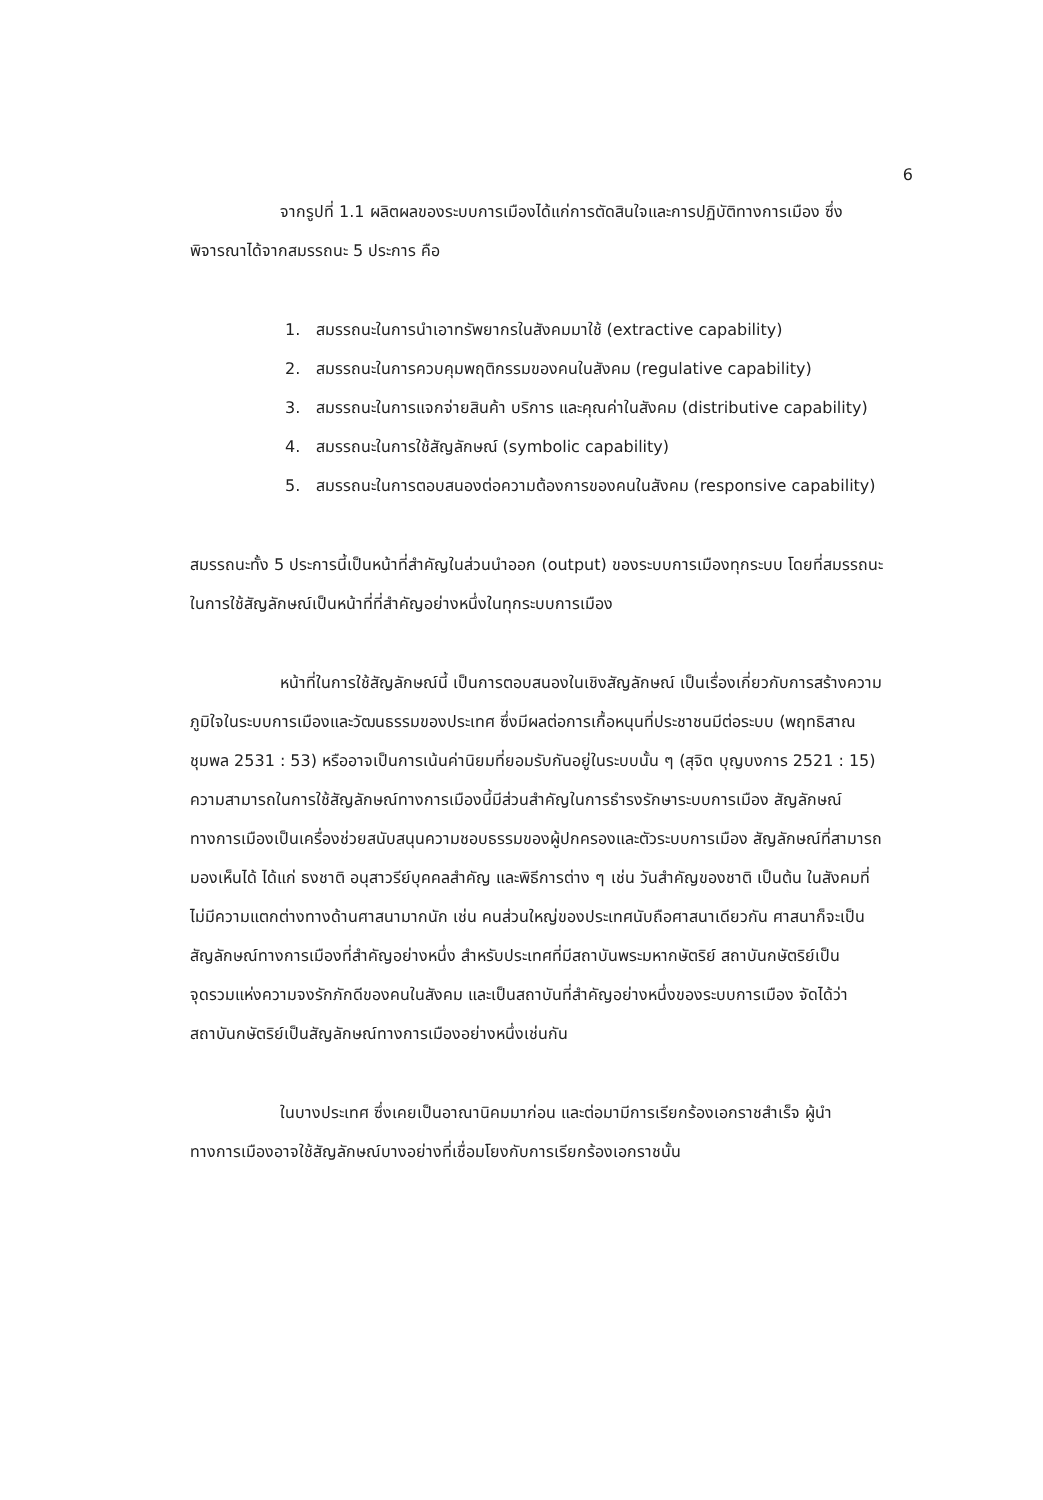6
จากรูปที่ 1.1 ผลิตผลของระบบการเมืองได้แก่การตัดสินใจและการปฏิบัติทางการเมือง ซึ่งพิจารณาได้จากสมรรถนะ 5 ประการ คือ
1. สมรรถนะในการนำเอาทรัพยากรในสังคมมาใช้ (extractive capability)
2. สมรรถนะในการควบคุมพฤติกรรมของคนในสังคม (regulative capability)
3. สมรรถนะในการแจกจ่ายสินค้า บริการ และคุณค่าในสังคม (distributive capability)
4. สมรรถนะในการใช้สัญลักษณ์ (symbolic capability)
5. สมรรถนะในการตอบสนองต่อความต้องการของคนในสังคม (responsive capability)
สมรรถนะทั้ง 5 ประการนี้เป็นหน้าที่สำคัญในส่วนนำออก (output) ของระบบการเมืองทุกระบบ โดยที่สมรรถนะในการใช้สัญลักษณ์เป็นหน้าที่ที่สำคัญอย่างหนึ่งในทุกระบบการเมือง
หน้าที่ในการใช้สัญลักษณ์นี้ เป็นการตอบสนองในเชิงสัญลักษณ์ เป็นเรื่องเกี่ยวกับการสร้างความภูมิใจในระบบการเมืองและวัฒนธรรมของประเทศ ซึ่งมีผลต่อการเกื้อหนุนที่ประชาชนมีต่อระบบ (พฤทธิสาณ ชุมพล 2531 : 53) หรืออาจเป็นการเน้นค่านิยมที่ยอมรับกันอยู่ในระบบนั้น ๆ (สุจิต บุญบงการ 2521 : 15) ความสามารถในการใช้สัญลักษณ์ทางการเมืองนี้มีส่วนสำคัญในการธำรงรักษาระบบการเมือง สัญลักษณ์ทางการเมืองเป็นเครื่องช่วยสนับสนุนความชอบธรรมของผู้ปกครองและตัวระบบการเมือง สัญลักษณ์ที่สามารถมองเห็นได้ ได้แก่ ธงชาติ อนุสาวรีย์บุคคลสำคัญ และพิธีการต่าง ๆ เช่น วันสำคัญของชาติ เป็นต้น ในสังคมที่ไม่มีความแตกต่างทางด้านศาสนามากนัก เช่น คนส่วนใหญ่ของประเทศนับถือศาสนาเดียวกัน ศาสนาก็จะเป็นสัญลักษณ์ทางการเมืองที่สำคัญอย่างหนึ่ง สำหรับประเทศที่มีสถาบันพระมหากษัตริย์ สถาบันกษัตริย์เป็นจุดรวมแห่งความจงรักภักดีของคนในสังคม และเป็นสถาบันที่สำคัญอย่างหนึ่งของระบบการเมือง จัดได้ว่าสถาบันกษัตริย์เป็นสัญลักษณ์ทางการเมืองอย่างหนึ่งเช่นกัน
ในบางประเทศ ซึ่งเคยเป็นอาณานิคมมาก่อน และต่อมามีการเรียกร้องเอกราชสำเร็จ ผู้นำทางการเมืองอาจใช้สัญลักษณ์บางอย่างที่เชื่อมโยงกับการเรียกร้องเอกราชนั้น